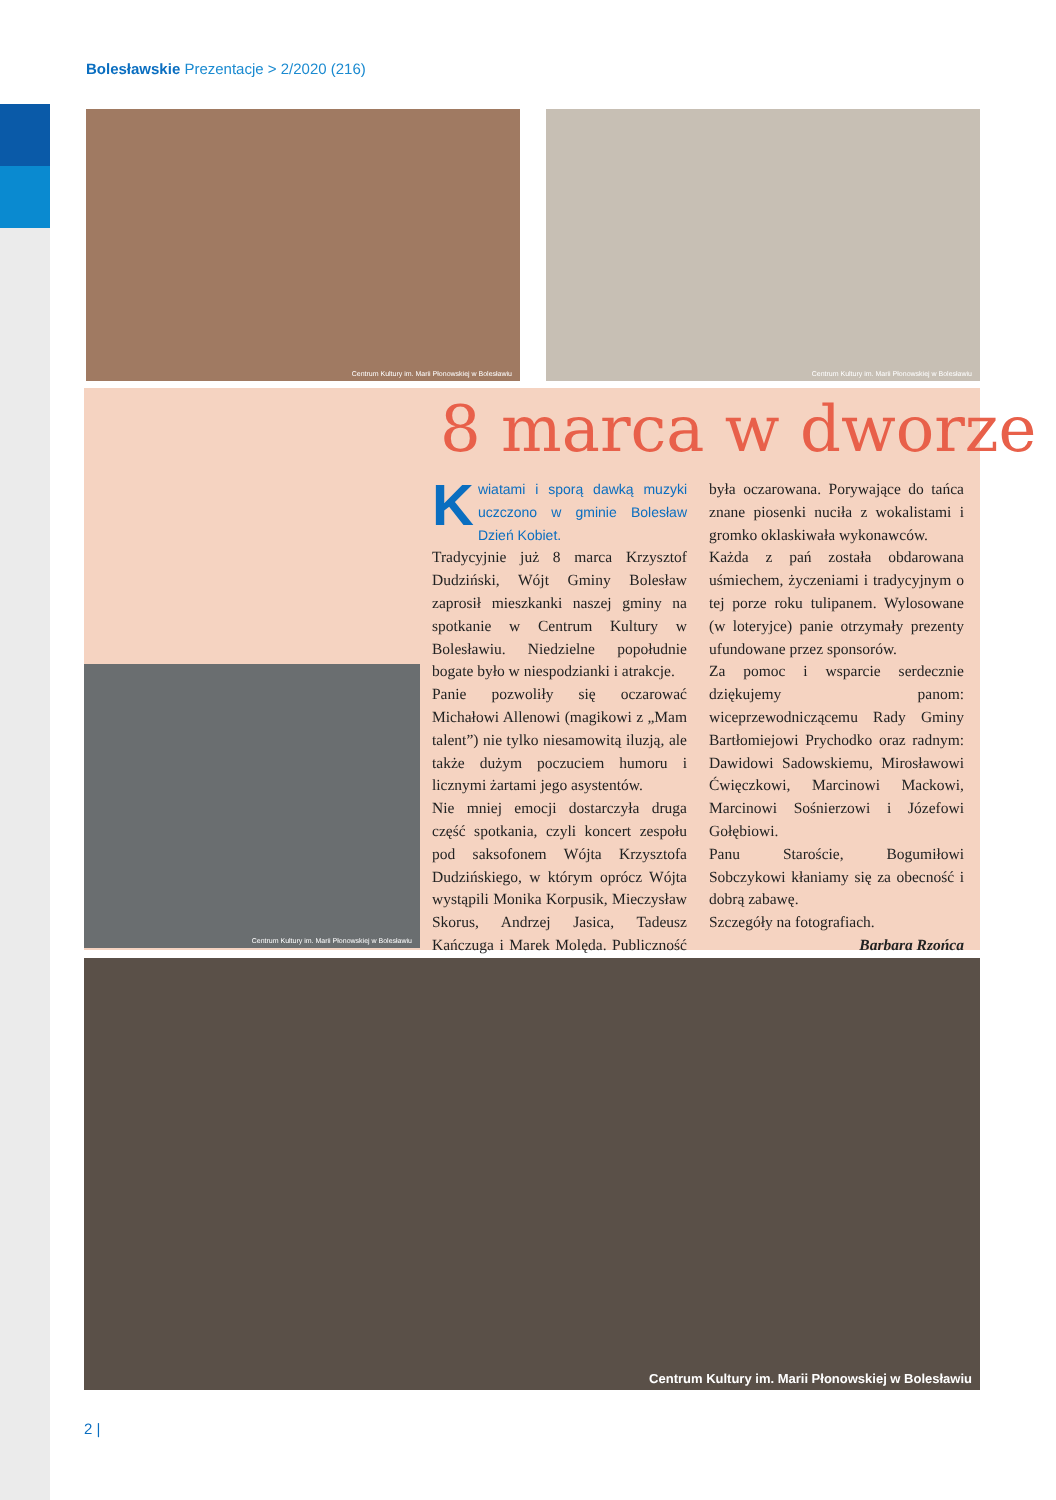Bolesławskie Prezentacje > 2/2020 (216)
Centrum Kultury im. Marii Płonowskiej w Bolesławiu
Centrum Kultury im. Marii Płonowskiej w Bolesławiu
Centrum Kultury im. Marii Płonowskiej w Bolesławiu
8 marca w dworze
Kwiatami i sporą dawką muzyki uczczono w gminie Bolesław Dzień Kobiet.
Tradycyjnie już 8 marca Krzysztof Dudziński, Wójt Gminy Bolesław zaprosił mieszkanki naszej gminy na spotkanie w Centrum Kultury w Bolesławiu. Niedzielne popołudnie bogate było w niespodzianki i atrakcje.
Panie pozwoliły się oczarować Michałowi Allenowi (magikowi z „Mam talent”) nie tylko niesamowitą iluzją, ale także dużym poczuciem humoru i licznymi żartami jego asystentów.
Nie mniej emocji dostarczyła druga część spotkania, czyli koncert zespołu pod saksofonem Wójta Krzysztofa Dudzińskiego, w którym oprócz Wójta wystąpili Monika Korpusik, Mieczysław Skorus, Andrzej Jasica, Tadeusz Kańczuga i Marek Molęda. Publiczność była oczarowana. Porywające do tańca znane piosenki nuciła z wokalistami i gromko oklaskiwała wykonawców.
Każda z pań została obdarowana uśmiechem, życzeniami i tradycyjnym o tej porze roku tulipanem. Wylosowane (w loteryjce) panie otrzymały prezenty ufundowane przez sponsorów.
Za pomoc i wsparcie serdecznie dziękujemy panom: wiceprzewodniczącemu Rady Gminy Bartłomiejowi Prychodko oraz radnym: Dawidowi Sadowskiemu, Mirosławowi Ćwięczkowi, Marcinowi Mackowi, Marcinowi Sośnierzowi i Józefowi Gołębiowi.
Panu Staroście, Bogumiłowi Sobczykowi kłaniamy się za obecność i dobrą zabawę.
Szczegóły na fotografiach.
Barbara Rzońca
Centrum Kultury im. Marii Płonowskiej w Bolesławiu
2 |